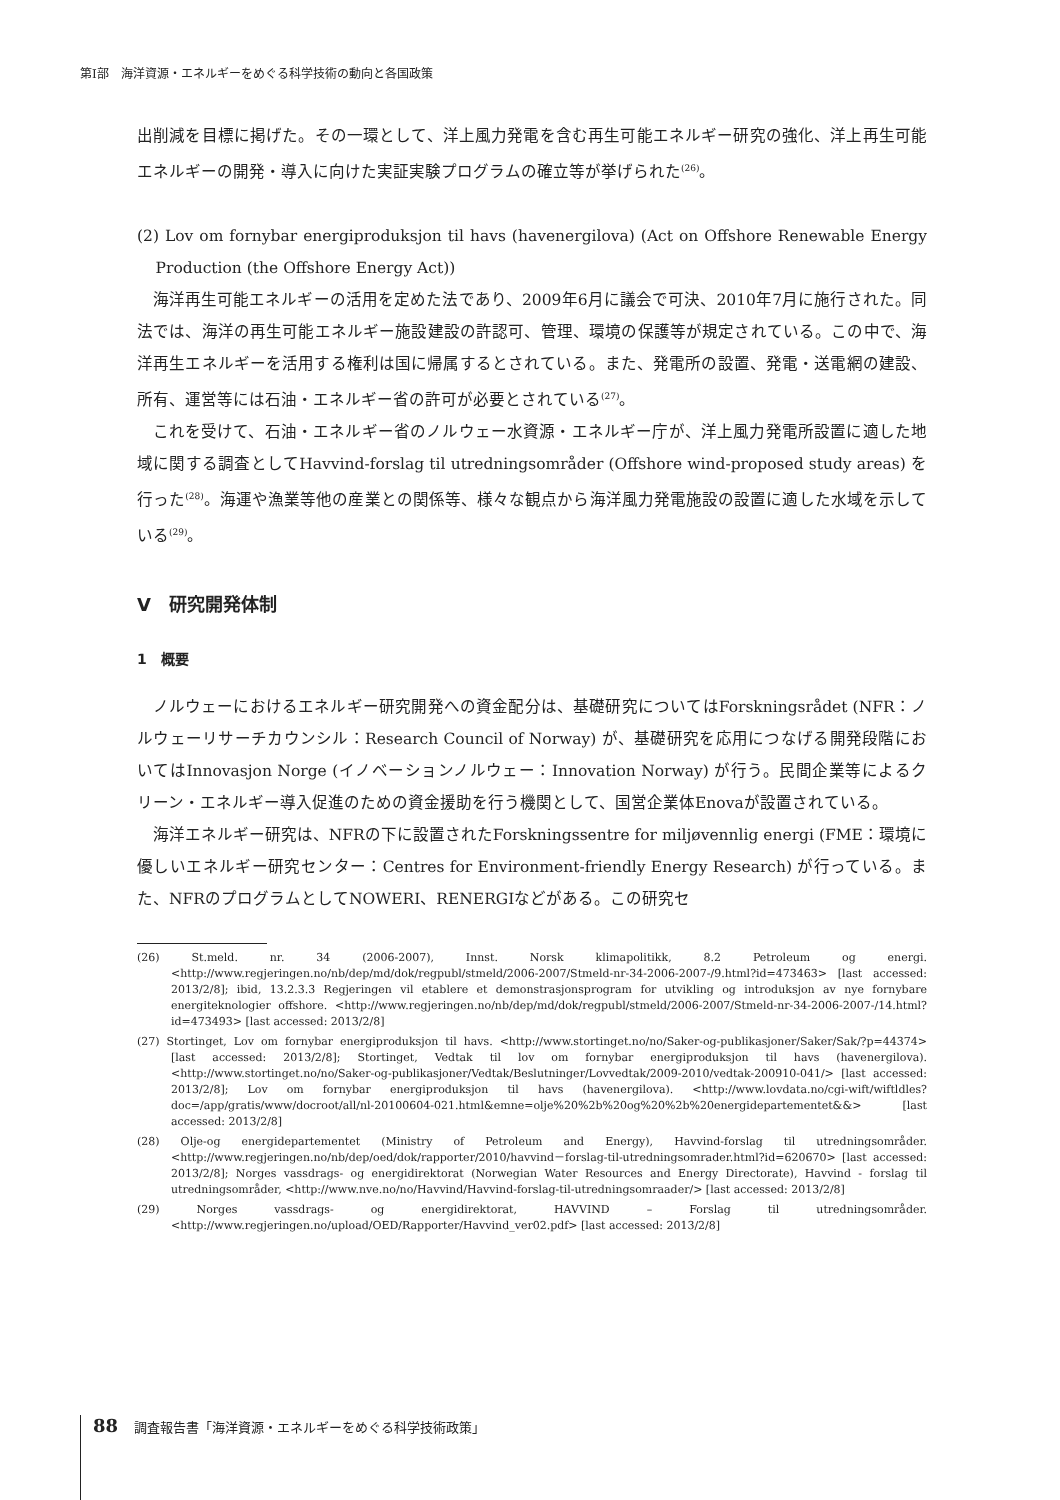第Ⅰ部　海洋資源・エネルギーをめぐる科学技術の動向と各国政策
出削減を目標に掲げた。その一環として、洋上風力発電を含む再生可能エネルギー研究の強化、洋上再生可能エネルギーの開発・導入に向けた実証実験プログラムの確立等が挙げられた<sup>(26)</sup>。
(2) Lov om fornybar energiproduksjon til havs (havenergilova) (Act on Offshore Renewable Energy Production (the Offshore Energy Act))
海洋再生可能エネルギーの活用を定めた法であり、2009年6月に議会で可決、2010年7月に施行された。同法では、海洋の再生可能エネルギー施設建設の許認可、管理、環境の保護等が規定されている。この中で、海洋再生エネルギーを活用する権利は国に帰属するとされている。また、発電所の設置、発電・送電網の建設、所有、運営等には石油・エネルギー省の許可が必要とされている<sup>(27)</sup>。
これを受けて、石油・エネルギー省のノルウェー水資源・エネルギー庁が、洋上風力発電所設置に適した地域に関する調査としてHavvind-forslag til utredningsområder (Offshore wind-proposed study areas) を行った<sup>(28)</sup>。海運や漁業等他の産業との関係等、様々な観点から海洋風力発電施設の設置に適した水域を示している<sup>(29)</sup>。
Ⅴ　研究開発体制
1　概要
ノルウェーにおけるエネルギー研究開発への資金配分は、基礎研究についてはForskningsrådet (NFR：ノルウェーリサーチカウンシル：Research Council of Norway) が、基礎研究を応用につなげる開発段階においてはInnovasjon Norge (イノベーションノルウェー：Innovation Norway) が行う。民間企業等によるクリーン・エネルギー導入促進のための資金援助を行う機関として、国営企業体Enovaが設置されている。
海洋エネルギー研究は、NFRの下に設置されたForskningssentre for miljøvennlig energi (FME：環境に優しいエネルギー研究センター：Centres for Environment-friendly Energy Research) が行っている。また、NFRのプログラムとしてNOWERI、RENERGIなどがある。この研究セ
(26) St.meld. nr. 34 (2006-2007), Innst. Norsk klimapolitikk, 8.2 Petroleum og energi. <http://www.regjeringen.no/nb/dep/md/dok/regpubl/stmeld/2006-2007/Stmeld-nr-34-2006-2007-/9.html?id=473463> [last accessed: 2013/2/8]; ibid, 13.2.3.3 Regjeringen vil etablere et demonstrasjonsprogram for utvikling og introduksjon av nye fornybare energiteknologier offshore. <http://www.regjeringen.no/nb/dep/md/dok/regpubl/stmeld/2006-2007/Stmeld-nr-34-2006-2007-/14.html?id=473493> [last accessed: 2013/2/8]
(27) Stortinget, Lov om fornybar energiproduksjon til havs. <http://www.stortinget.no/no/Saker-og-publikasjoner/Saker/Sak/?p=44374> [last accessed: 2013/2/8]; Stortinget, Vedtak til lov om fornybar energiproduksjon til havs (havenergilova). <http://www.stortinget.no/no/Saker-og-publikasjoner/Vedtak/Beslutninger/Lovvedtak/2009-2010/vedtak-200910-041/> [last accessed: 2013/2/8]; Lov om fornybar energiproduksjon til havs (havenergilova). <http://www.lovdata.no/cgi-wift/wiftldles?doc=/app/gratis/www/docroot/all/nl-20100604-021.html&emne=olje%20%2b%20og%20%2b%20energidepartementet&&> [last accessed: 2013/2/8]
(28) Olje-og energidepartementet (Ministry of Petroleum and Energy), Havvind-forslag til utredningsområder. <http://www.regjeringen.no/nb/dep/oed/dok/rapporter/2010/havvind－forslag-til-utredningsomrader.html?id=620670> [last accessed: 2013/2/8]; Norges vassdrags- og energidirektorat (Norwegian Water Resources and Energy Directorate), Havvind - forslag til utredningsområder, <http://www.nve.no/no/Havvind/Havvind-forslag-til-utredningsomraader/> [last accessed: 2013/2/8]
(29) Norges vassdrags- og energidirektorat, HAVVIND – Forslag til utredningsområder. <http://www.regjeringen.no/upload/OED/Rapporter/Havvind_ver02.pdf> [last accessed: 2013/2/8]
88 調査報告書「海洋資源・エネルギーをめぐる科学技術政策」